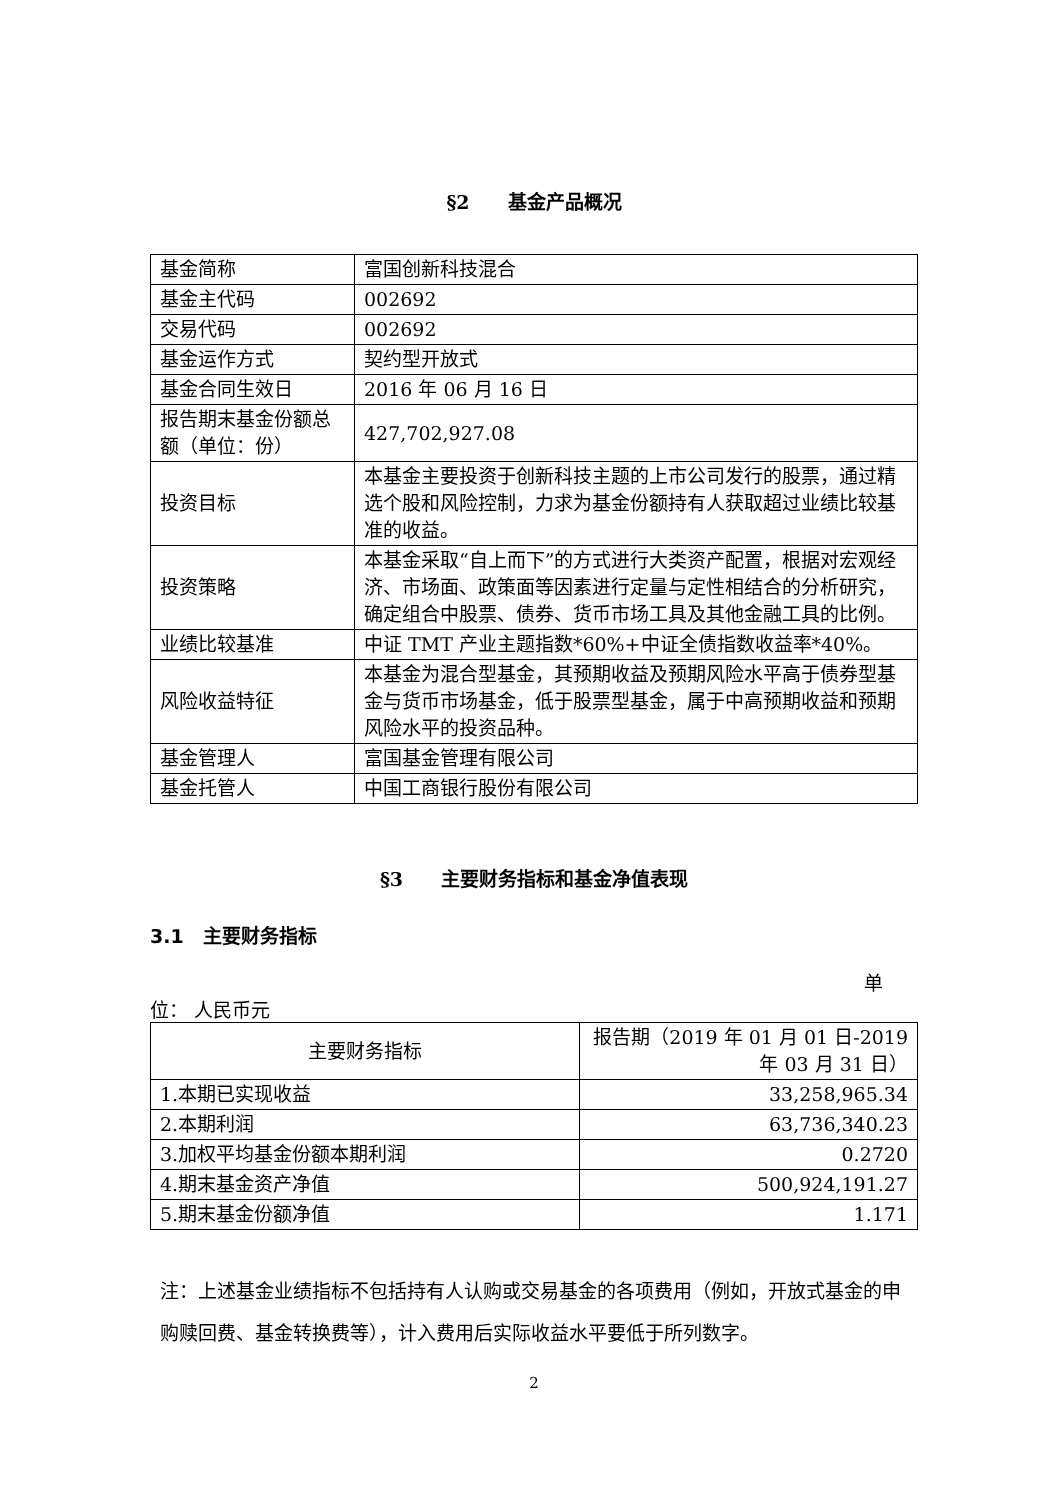§2　　基金产品概况
| 基金简称 | 富国创新科技混合 |
| 基金主代码 | 002692 |
| 交易代码 | 002692 |
| 基金运作方式 | 契约型开放式 |
| 基金合同生效日 | 2016 年 06 月 16 日 |
| 报告期末基金份额总额（单位：份） | 427,702,927.08 |
| 投资目标 | 本基金主要投资于创新科技主题的上市公司发行的股票，通过精选个股和风险控制，力求为基金份额持有人获取超过业绩比较基准的收益。 |
| 投资策略 | 本基金采取“自上而下”的方式进行大类资产配置，根据对宏观经济、市场面、政策面等因素进行定量与定性相结合的分析研究，确定组合中股票、债券、货币市场工具及其他金融工具的比例。 |
| 业绩比较基准 | 中证 TMT 产业主题指数*60%+中证全债指数收益率*40%。 |
| 风险收益特征 | 本基金为混合型基金，其预期收益及预期风险水平高于债券型基金与货币市场基金，低于股票型基金，属于中高预期收益和预期风险水平的投资品种。 |
| 基金管理人 | 富国基金管理有限公司 |
| 基金托管人 | 中国工商银行股份有限公司 |
§3　　主要财务指标和基金净值表现
3.1　主要财务指标
单
位： 人民币元
| 主要财务指标 | 报告期（2019 年 01 月 01 日-2019 年 03 月 31 日） |
| --- | --- |
| 1.本期已实现收益 | 33,258,965.34 |
| 2.本期利润 | 63,736,340.23 |
| 3.加权平均基金份额本期利润 | 0.2720 |
| 4.期末基金资产净值 | 500,924,191.27 |
| 5.期末基金份额净值 | 1.171 |
注：上述基金业绩指标不包括持有人认购或交易基金的各项费用（例如，开放式基金的申购赎回费、基金转换费等），计入费用后实际收益水平要低于所列数字。
2